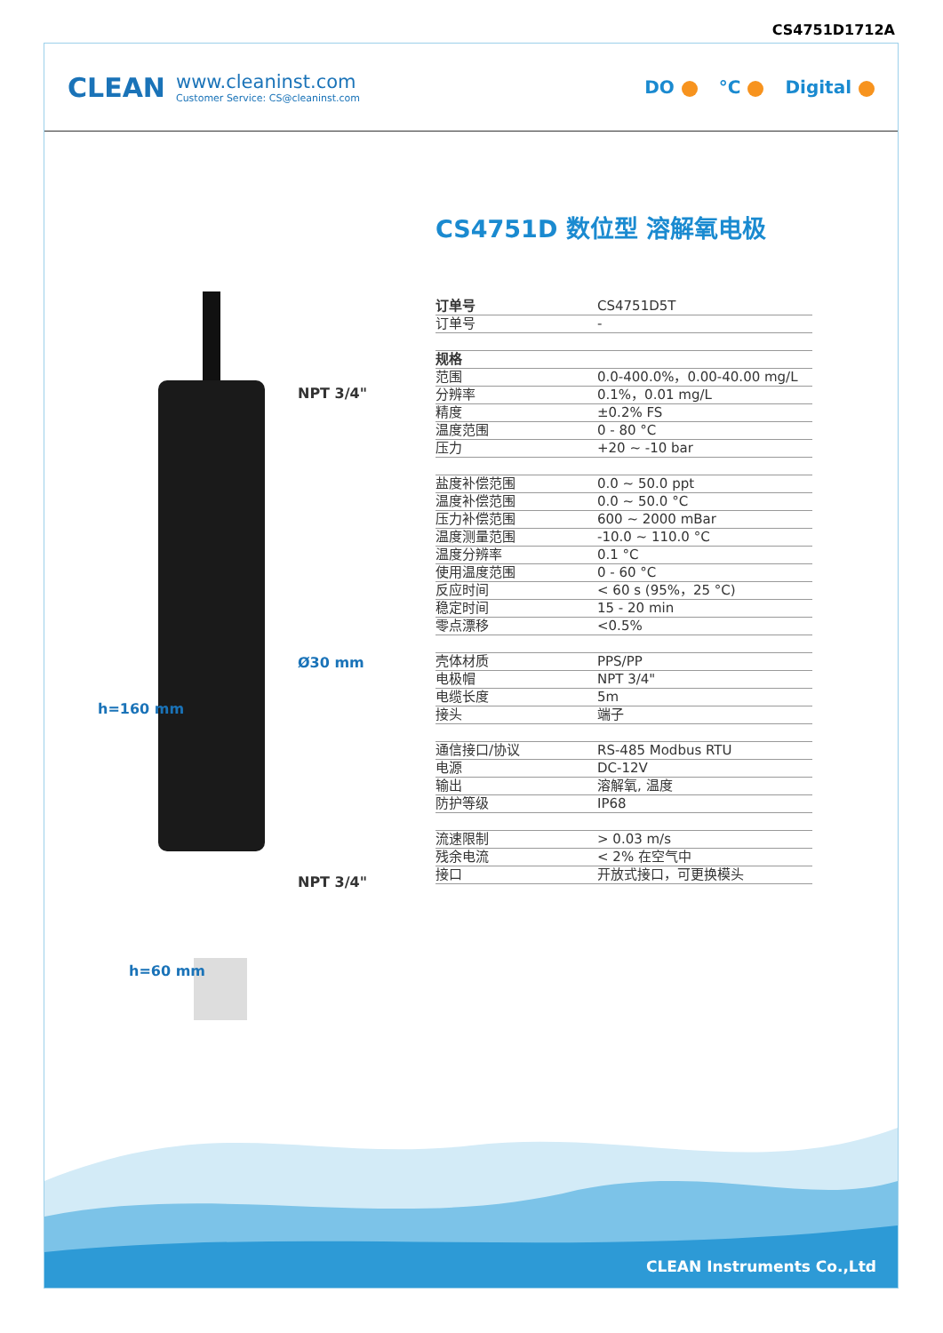CS4751D1712A
CLEAN
www.cleaninst.com
Customer Service: CS@cleaninst.com
DO °C Digital
NPT 3/4"
Ø30 mm
NPT 3/4"
h=160 mm
h=60 mm
CS4751D 数位型 溶解氧电极
| 订单号 | CS4751D5T |
| 订单号 | - |
| 规格 | |
| 范围 | 0.0-400.0%，0.00-40.00 mg/L |
| 分辨率 | 0.1%，0.01 mg/L |
| 精度 | ±0.2% FS |
| 温度范围 | 0 - 80 °C |
| 压力 | +20 ~ -10 bar |
| 盐度补偿范围 | 0.0 ~ 50.0 ppt |
| 温度补偿范围 | 0.0 ~ 50.0 °C |
| 压力补偿范围 | 600 ~ 2000 mBar |
| 温度测量范围 | -10.0 ~ 110.0 °C |
| 温度分辨率 | 0.1 °C |
| 使用温度范围 | 0 - 60 °C |
| 反应时间 | < 60 s (95%，25 °C) |
| 稳定时间 | 15 - 20 min |
| 零点漂移 | <0.5% |
| 壳体材质 | PPS/PP |
| 电极帽 | NPT 3/4" |
| 电缆长度 | 5m |
| 接头 | 端子 |
| 通信接口/协议 | RS-485 Modbus RTU |
| 电源 | DC-12V |
| 输出 | 溶解氧, 温度 |
| 防护等级 | IP68 |
| 流速限制 | > 0.03 m/s |
| 残余电流 | < 2% 在空气中 |
| 接口 | 开放式接口，可更换模头 |
CLEAN Instruments Co.,Ltd